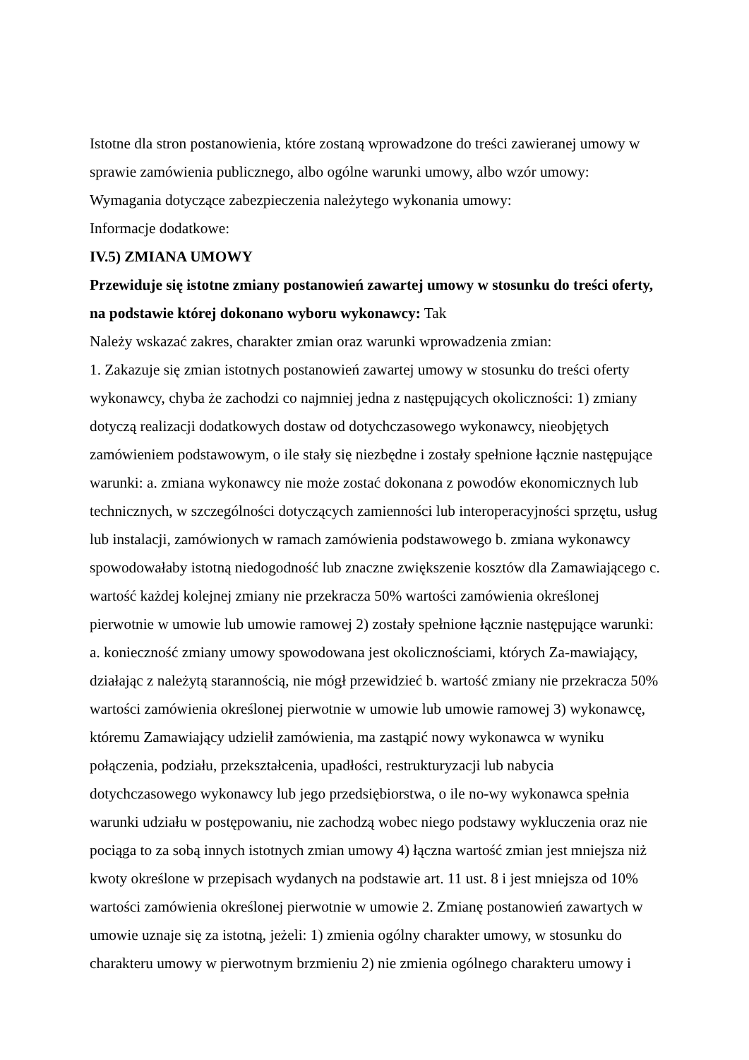Istotne dla stron postanowienia, które zostaną wprowadzone do treści zawieranej umowy w sprawie zamówienia publicznego, albo ogólne warunki umowy, albo wzór umowy:
Wymagania dotyczące zabezpieczenia należytego wykonania umowy:
Informacje dodatkowe:
IV.5) ZMIANA UMOWY
Przewiduje się istotne zmiany postanowień zawartej umowy w stosunku do treści oferty, na podstawie której dokonano wyboru wykonawcy: Tak
Należy wskazać zakres, charakter zmian oraz warunki wprowadzenia zmian:
1. Zakazuje się zmian istotnych postanowień zawartej umowy w stosunku do treści oferty wykonawcy, chyba że zachodzi co najmniej jedna z następujących okoliczności: 1) zmiany dotyczą realizacji dodatkowych dostaw od dotychczasowego wykonawcy, nieobjętych zamówieniem podstawowym, o ile stały się niezbędne i zostały spełnione łącznie następujące warunki: a. zmiana wykonawcy nie może zostać dokonana z powodów ekonomicznych lub technicznych, w szczególności dotyczących zamienności lub interoperacyjności sprzętu, usług lub instalacji, zamówionych w ramach zamówienia podstawowego b. zmiana wykonawcy spowodowałaby istotną niedogodność lub znaczne zwiększenie kosztów dla Zamawiającego c. wartość każdej kolejnej zmiany nie przekracza 50% wartości zamówienia określonej pierwotnie w umowie lub umowie ramowej 2) zostały spełnione łącznie następujące warunki: a. konieczność zmiany umowy spowodowana jest okolicznościami, których Za-mawiający, działając z należytą starannością, nie mógł przewidzieć b. wartość zmiany nie przekracza 50% wartości zamówienia określonej pierwotnie w umowie lub umowie ramowej 3) wykonawcę, któremu Zamawiający udzielił zamówienia, ma zastąpić nowy wykonawca w wyniku połączenia, podziału, przekształcenia, upadłości, restrukturyzacji lub nabycia dotychczasowego wykonawcy lub jego przedsiębiorstwa, o ile no-wy wykonawca spełnia warunki udziału w postępowaniu, nie zachodzą wobec niego podstawy wykluczenia oraz nie pociąga to za sobą innych istotnych zmian umowy 4) łączna wartość zmian jest mniejsza niż kwoty określone w przepisach wydanych na podstawie art. 11 ust. 8 i jest mniejsza od 10% wartości zamówienia określonej pierwotnie w umowie 2. Zmianę postanowień zawartych w umowie uznaje się za istotną, jeżeli: 1) zmienia ogólny charakter umowy, w stosunku do charakteru umowy w pierwotnym brzmieniu 2) nie zmienia ogólnego charakteru umowy i